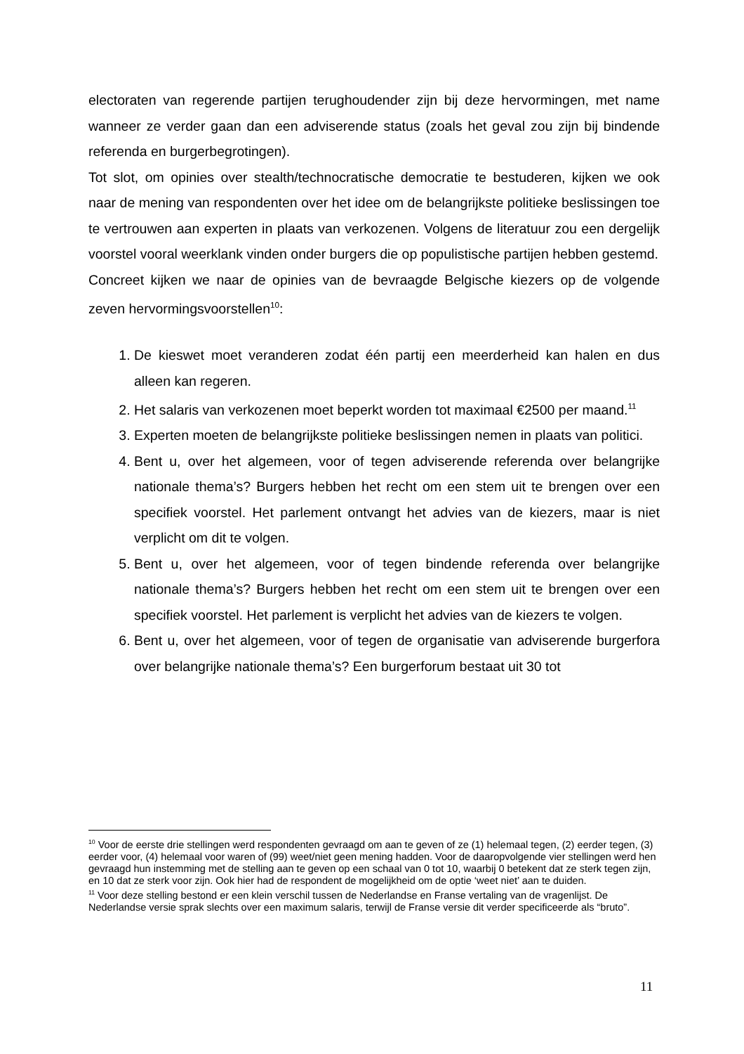electoraten van regerende partijen terughoudender zijn bij deze hervormingen, met name wanneer ze verder gaan dan een adviserende status (zoals het geval zou zijn bij bindende referenda en burgerbegrotingen).
Tot slot, om opinies over stealth/technocratische democratie te bestuderen, kijken we ook naar de mening van respondenten over het idee om de belangrijkste politieke beslissingen toe te vertrouwen aan experten in plaats van verkozenen. Volgens de literatuur zou een dergelijk voorstel vooral weerklank vinden onder burgers die op populistische partijen hebben gestemd.
Concreet kijken we naar de opinies van de bevraagde Belgische kiezers op de volgende zeven hervormingsvoorstellen<sup>10</sup>:
1. De kieswet moet veranderen zodat één partij een meerderheid kan halen en dus alleen kan regeren.
2. Het salaris van verkozenen moet beperkt worden tot maximaal €2500 per maand.<sup>11</sup>
3. Experten moeten de belangrijkste politieke beslissingen nemen in plaats van politici.
4. Bent u, over het algemeen, voor of tegen adviserende referenda over belangrijke nationale thema’s? Burgers hebben het recht om een stem uit te brengen over een specifiek voorstel. Het parlement ontvangt het advies van de kiezers, maar is niet verplicht om dit te volgen.
5. Bent u, over het algemeen, voor of tegen bindende referenda over belangrijke nationale thema’s? Burgers hebben het recht om een stem uit te brengen over een specifiek voorstel. Het parlement is verplicht het advies van de kiezers te volgen.
6. Bent u, over het algemeen, voor of tegen de organisatie van adviserende burgerfora over belangrijke nationale thema’s? Een burgerforum bestaat uit 30 tot
<sup>10</sup> Voor de eerste drie stellingen werd respondenten gevraagd om aan te geven of ze (1) helemaal tegen, (2) eerder tegen, (3) eerder voor, (4) helemaal voor waren of (99) weet/niet geen mening hadden. Voor de daaropvolgende vier stellingen werd hen gevraagd hun instemming met de stelling aan te geven op een schaal van 0 tot 10, waarbij 0 betekent dat ze sterk tegen zijn, en 10 dat ze sterk voor zijn. Ook hier had de respondent de mogelijkheid om de optie ‘weet niet’ aan te duiden.
<sup>11</sup> Voor deze stelling bestond er een klein verschil tussen de Nederlandse en Franse vertaling van de vragenlijst. De Nederlandse versie sprak slechts over een maximum salaris, terwijl de Franse versie dit verder specificeerde als “bruto”.
11